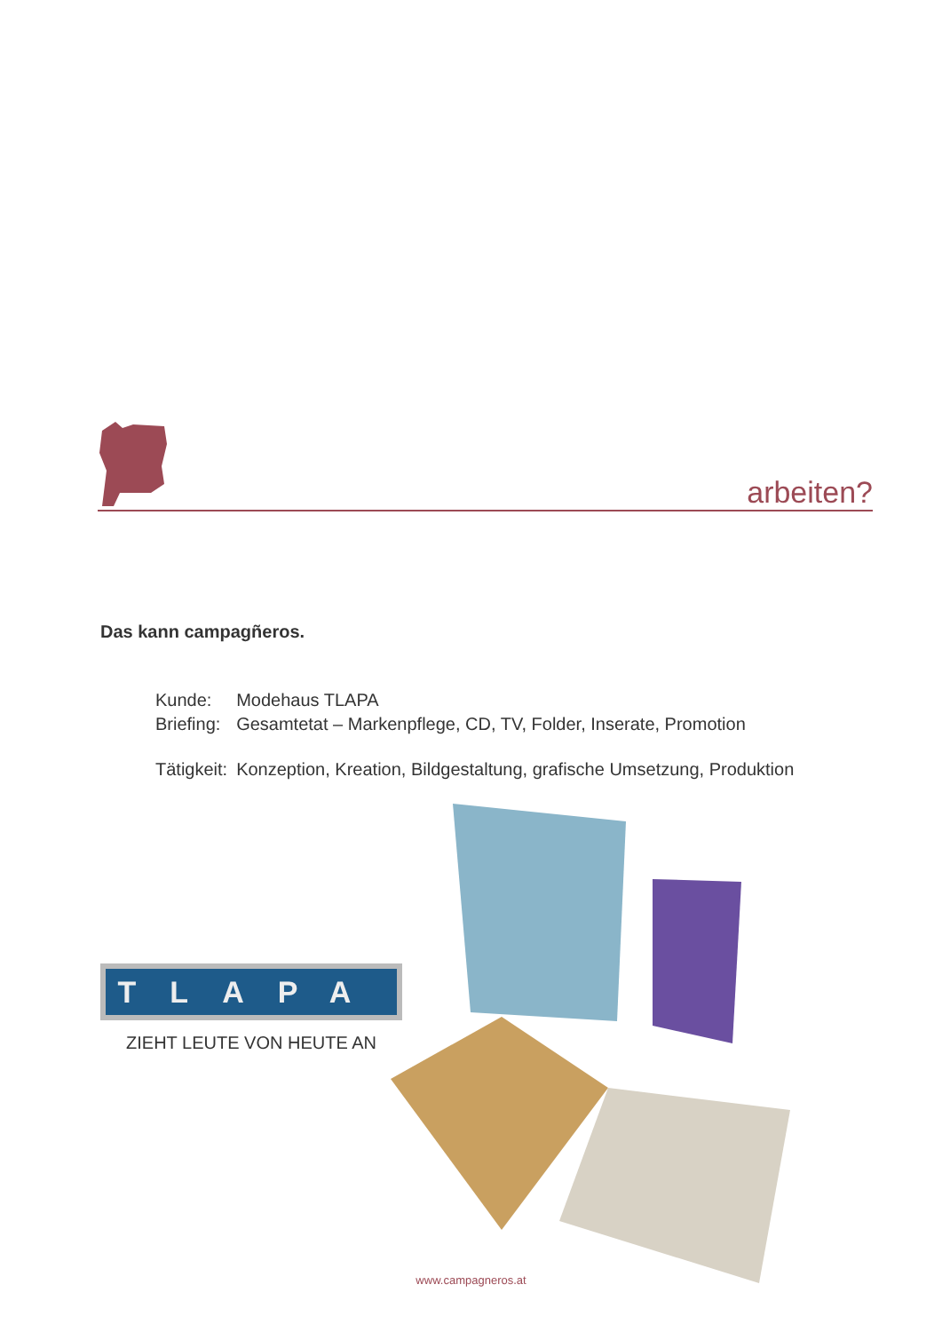arbeiten?
Das kann campagñeros.
| Kunde: | Modehaus TLAPA |
| Briefing: | Gesamtetat – Markenpflege, CD, TV, Folder, Inserate, Promotion |
| Tätigkeit: | Konzeption, Kreation, Bildgestaltung, grafische Umsetzung, Produktion |
TLAPA
ZIEHT LEUTE VON HEUTE AN
www.campagneros.at